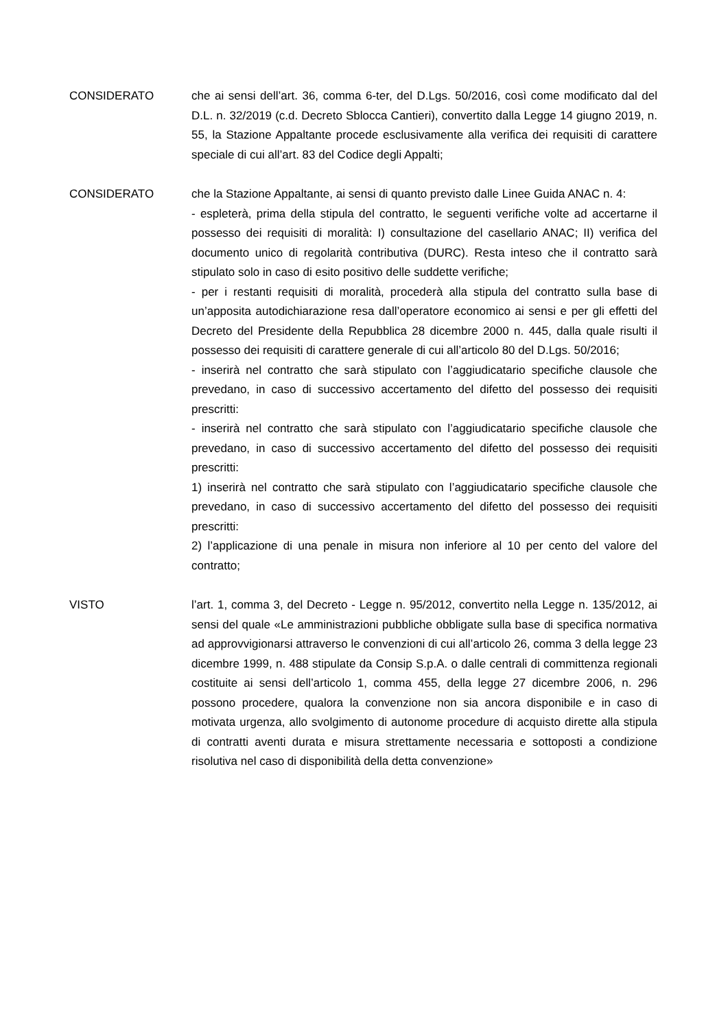CONSIDERATO che ai sensi dell’art. 36, comma 6-ter, del D.Lgs. 50/2016, così come modificato dal del D.L. n. 32/2019 (c.d. Decreto Sblocca Cantieri), convertito dalla Legge 14 giugno 2019, n. 55, la Stazione Appaltante procede esclusivamente alla verifica dei requisiti di carattere speciale di cui all’art. 83 del Codice degli Appalti;
CONSIDERATO che la Stazione Appaltante, ai sensi di quanto previsto dalle Linee Guida ANAC n. 4:
- espleterà, prima della stipula del contratto, le seguenti verifiche volte ad accertarne il possesso dei requisiti di moralità: I) consultazione del casellario ANAC; II) verifica del documento unico di regolarità contributiva (DURC). Resta inteso che il contratto sarà stipulato solo in caso di esito positivo delle suddette verifiche;
- per i restanti requisiti di moralità, procederà alla stipula del contratto sulla base di un’apposita autodichiarazione resa dall’operatore economico ai sensi e per gli effetti del Decreto del Presidente della Repubblica 28 dicembre 2000 n. 445, dalla quale risulti il possesso dei requisiti di carattere generale di cui all’articolo 80 del D.Lgs. 50/2016;
- inserirà nel contratto che sarà stipulato con l’aggiudicatario specifiche clausole che prevedano, in caso di successivo accertamento del difetto del possesso dei requisiti prescritti:
- inserirà nel contratto che sarà stipulato con l’aggiudicatario specifiche clausole che prevedano, in caso di successivo accertamento del difetto del possesso dei requisiti prescritti:
1) inserirà nel contratto che sarà stipulato con l’aggiudicatario specifiche clausole che prevedano, in caso di successivo accertamento del difetto del possesso dei requisiti prescritti:
2) l’applicazione di una penale in misura non inferiore al 10 per cento del valore del contratto;
VISTO l’art. 1, comma 3, del Decreto - Legge n. 95/2012, convertito nella Legge n. 135/2012, ai sensi del quale «Le amministrazioni pubbliche obbligate sulla base di specifica normativa ad approvvigionarsi attraverso le convenzioni di cui all’articolo 26, comma 3 della legge 23 dicembre 1999, n. 488 stipulate da Consip S.p.A. o dalle centrali di committenza regionali costituite ai sensi dell’articolo 1, comma 455, della legge 27 dicembre 2006, n. 296 possono procedere, qualora la convenzione non sia ancora disponibile e in caso di motivata urgenza, allo svolgimento di autonome procedure di acquisto dirette alla stipula di contratti aventi durata e misura strettamente necessaria e sottoposti a condizione risolutiva nel caso di disponibilità della detta convenzione»